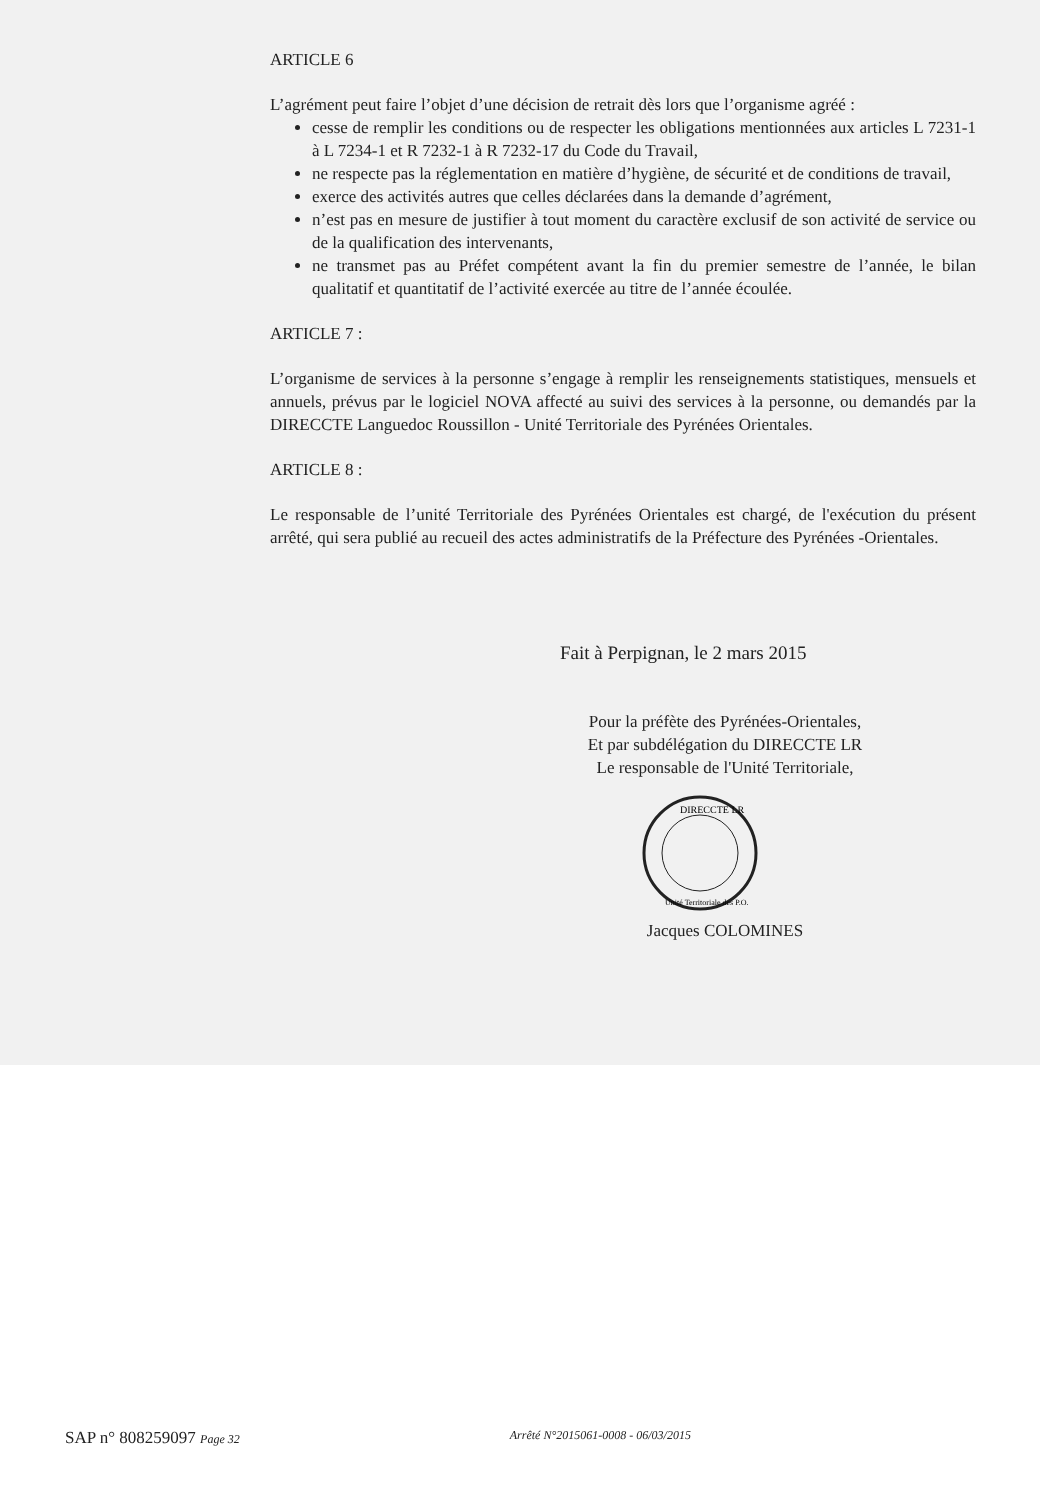ARTICLE 6
L’agrément peut faire l’objet d’une décision de retrait dès lors que l’organisme agréé :
cesse de remplir les conditions ou de respecter les obligations mentionnées aux articles L 7231-1 à L 7234-1 et R 7232-1 à R 7232-17 du Code du Travail,
ne respecte pas la réglementation en matière d’hygiène, de sécurité et de conditions de travail,
exerce des activités autres que celles déclarées dans la demande d’agrément,
n’est pas en mesure de justifier à tout moment du caractère exclusif de son activité de service ou de la qualification des intervenants,
ne transmet pas au Préfet compétent avant la fin du premier semestre de l’année, le bilan qualitatif et quantitatif de l’activité exercée au titre de l’année écoulée.
ARTICLE 7 :
L’organisme de services à la personne s’engage à remplir les renseignements statistiques, mensuels et annuels, prévus par le logiciel NOVA affecté au suivi des services à la personne, ou demandés par la DIRECCTE Languedoc Roussillon - Unité Territoriale des Pyrénées Orientales.
ARTICLE 8 :
Le responsable de l’unité Territoriale des Pyrénées Orientales est chargé, de l'exécution du présent arrêté, qui sera publié au recueil des actes administratifs de la Préfecture des Pyrénées -Orientales.
Fait à Perpignan, le 2 mars 2015
Pour la préfète des Pyrénées-Orientales,
Et par subdélégation du DIRECCTE LR
Le responsable de l'Unité Territoriale,
DIRECCTE LR
Unité Territoriale des P.O.
Jacques COLOMINES
SAP n° 808259097 Page 32 Arrêté N°2015061-0008 - 06/03/2015